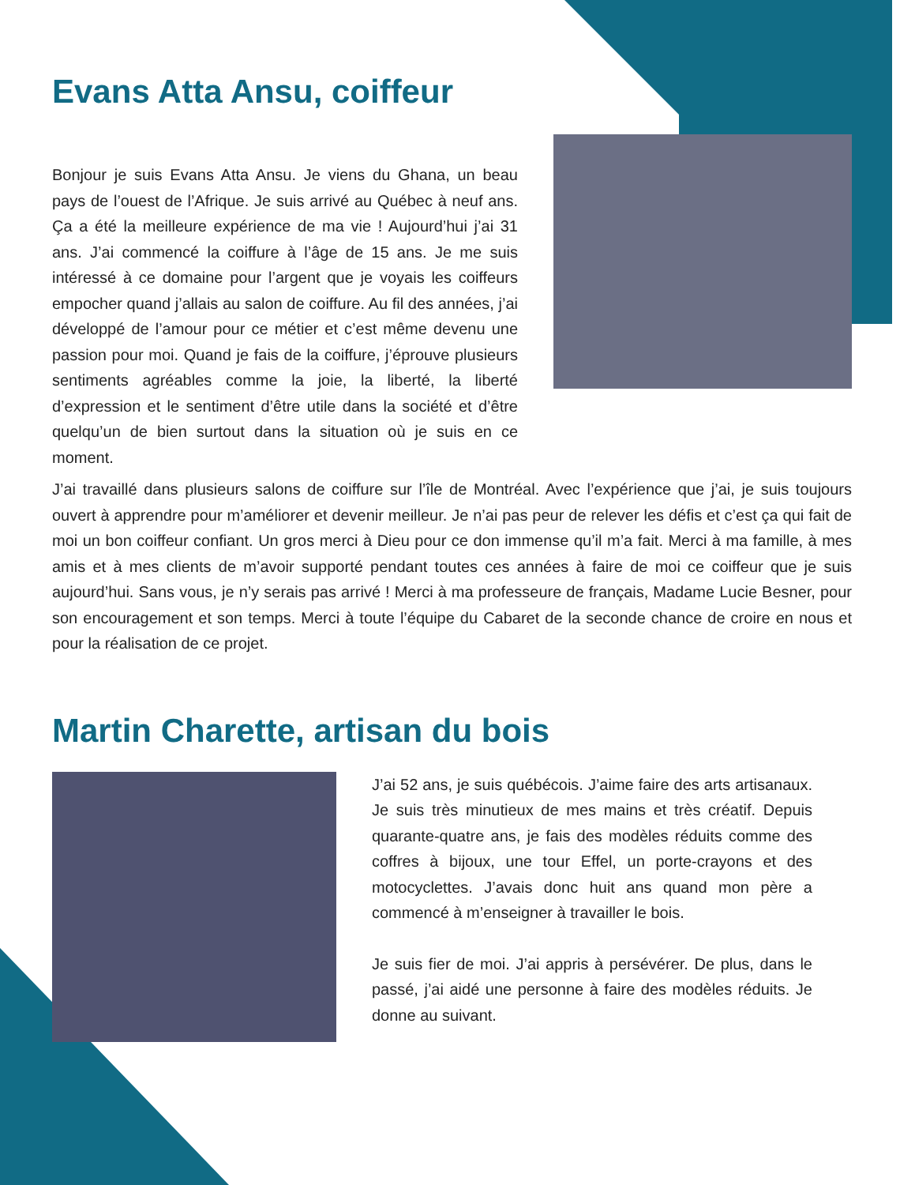Evans Atta Ansu, coiffeur
Bonjour je suis Evans Atta Ansu. Je viens du Ghana, un beau pays de l’ouest de l’Afrique. Je suis arrivé au Québec à neuf ans. Ça a été la meilleure expérience de ma vie ! Aujourd’hui j’ai 31 ans. J’ai commencé la coiffure à l’âge de 15 ans. Je me suis intéressé à ce domaine pour l’argent que je voyais les coiffeurs empocher quand j’allais au salon de coiffure. Au fil des années, j’ai développé de l’amour pour ce métier et c’est même devenu une passion pour moi. Quand je fais de la coiffure, j’éprouve plusieurs sentiments agréables comme la joie, la liberté, la liberté d’expression et le sentiment d’être utile dans la société et d’être quelqu’un de bien surtout dans la situation où je suis en ce moment.
J’ai travaillé dans plusieurs salons de coiffure sur l’île de Montréal. Avec l’expérience que j’ai, je suis toujours ouvert à apprendre pour m’améliorer et devenir meilleur. Je n’ai pas peur de relever les défis et c’est ça qui fait de moi un bon coiffeur confiant. Un gros merci à Dieu pour ce don immense qu’il m’a fait. Merci à ma famille, à mes amis et à mes clients de m’avoir supporté pendant toutes ces années à faire de moi ce coiffeur que je suis aujourd’hui. Sans vous, je n’y serais pas arrivé ! Merci à ma professeure de français, Madame Lucie Besner, pour son encouragement et son temps. Merci à toute l’équipe du Cabaret de la seconde chance de croire en nous et pour la réalisation de ce projet.
Martin Charette, artisan du bois
J’ai 52 ans, je suis québécois. J’aime faire des arts artisanaux. Je suis très minutieux de mes mains et très créatif. Depuis quarante-quatre ans, je fais des modèles réduits comme des coffres à bijoux, une tour Effel, un porte-crayons et des motocyclettes. J’avais donc huit ans quand mon père a commencé à m’enseigner à travailler le bois.
Je suis fier de moi. J’ai appris à persévérer. De plus, dans le passé, j’ai aidé une personne à faire des modèles réduits. Je donne au suivant.